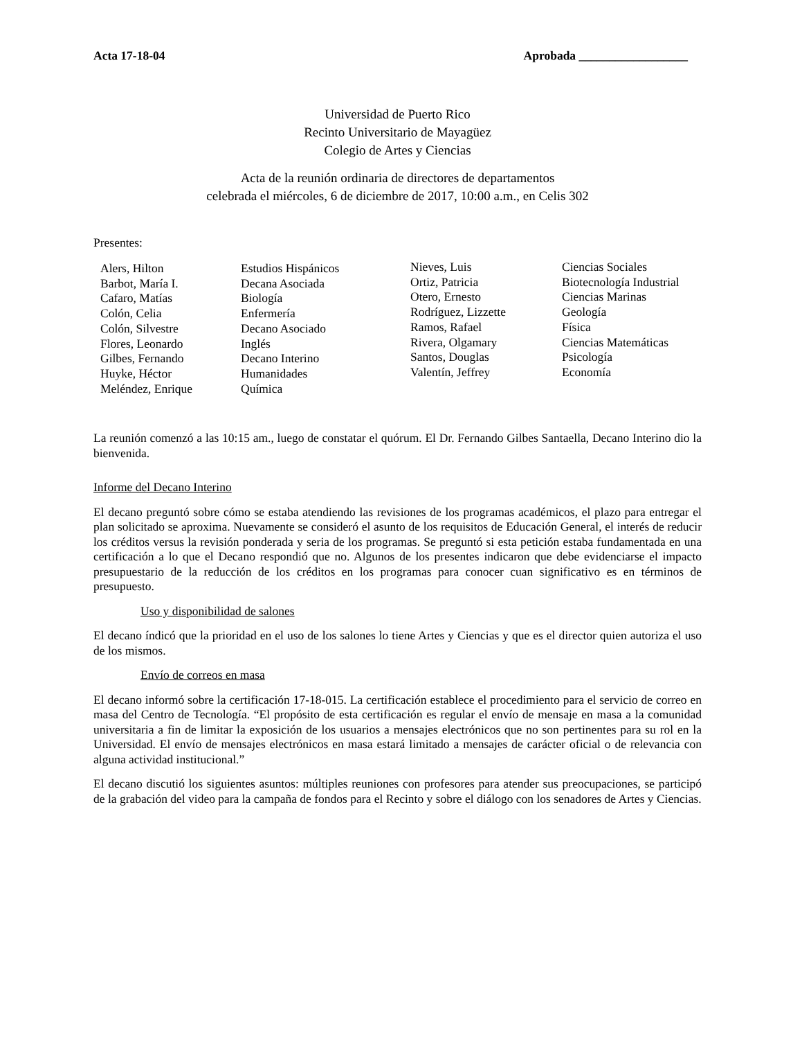Acta 17-18-04 Aprobada __________________
Universidad de Puerto Rico
Recinto Universitario de Mayagüez
Colegio de Artes y Ciencias
Acta de la reunión ordinaria de directores de departamentos
celebrada el miércoles, 6 de diciembre de 2017, 10:00 a.m., en Celis 302
Presentes:
Alers, Hilton
Barbot, María I.
Cafaro, Matías
Colón, Celia
Colón, Silvestre
Flores, Leonardo
Gilbes, Fernando
Huyke, Héctor
Meléndez, Enrique
Estudios Hispánicos
Decana Asociada
Biología
Enfermería
Decano Asociado
Inglés
Decano Interino
Humanidades
Química
Nieves, Luis
Ortiz, Patricia
Otero, Ernesto
Rodríguez, Lizzette
Ramos, Rafael
Rivera, Olgamary
Santos, Douglas
Valentín, Jeffrey
Ciencias Sociales
Biotecnología Industrial
Ciencias Marinas
Geología
Física
Ciencias Matemáticas
Psicología
Economía
La reunión comenzó a las 10:15 am., luego de constatar el quórum. El Dr. Fernando Gilbes Santaella, Decano Interino dio la bienvenida.
Informe del Decano Interino
El decano preguntó sobre cómo se estaba atendiendo las revisiones de los programas académicos, el plazo para entregar el plan solicitado se aproxima. Nuevamente se consideró el asunto de los requisitos de Educación General, el interés de reducir los créditos versus la revisión ponderada y seria de los programas. Se preguntó si esta petición estaba fundamentada en una certificación a lo que el Decano respondió que no. Algunos de los presentes indicaron que debe evidenciarse el impacto presupuestario de la reducción de los créditos en los programas para conocer cuan significativo es en términos de presupuesto.
Uso y disponibilidad de salones
El decano índicó que la prioridad en el uso de los salones lo tiene Artes y Ciencias y que es el director quien autoriza el uso de los mismos.
Envío de correos en masa
El decano informó sobre la certificación 17-18-015. La certificación establece el procedimiento para el servicio de correo en masa del Centro de Tecnología. “El propósito de esta certificación es regular el envío de mensaje en masa a la comunidad universitaria a fin de limitar la exposición de los usuarios a mensajes electrónicos que no son pertinentes para su rol en la Universidad. El envío de mensajes electrónicos en masa estará limitado a mensajes de carácter oficial o de relevancia con alguna actividad institucional.”
El decano discutió los siguientes asuntos: múltiples reuniones con profesores para atender sus preocupaciones, se participó de la grabación del video para la campaña de fondos para el Recinto y sobre el diálogo con los senadores de Artes y Ciencias.